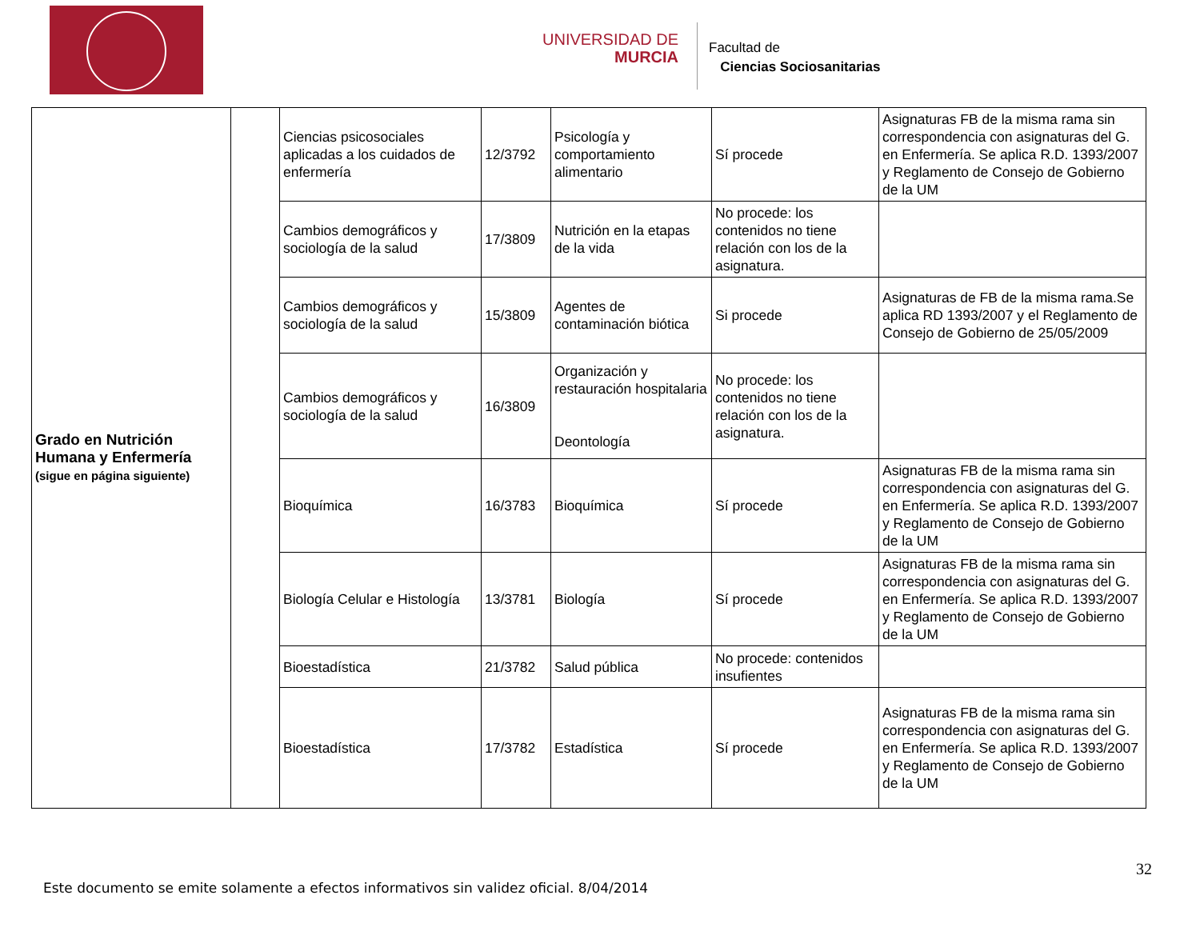UNIVERSIDAD DE
MURCIA
Facultad de
Ciencias Sociosanitarias
| Grado en Nutrición Humana y Enfermería (sigue en página siguiente) | | Ciencias psicosociales aplicadas a los cuidados de enfermería | 12/3792 | Psicología y comportamiento alimentario | Sí procede | Asignaturas FB de la misma rama sin correspondencia con asignaturas del G. en Enfermería. Se aplica R.D. 1393/2007 y Reglamento de Consejo de Gobierno de la UM |
| | | Cambios demográficos y sociología de la salud | 17/3809 | Nutrición en la etapas de la vida | No procede: los contenidos no tiene relación con los de la asignatura. | |
| | | Cambios demográficos y sociología de la salud | 15/3809 | Agentes de contaminación biótica | Si procede | Asignaturas de FB de la misma rama.Se aplica RD 1393/2007 y el Reglamento de Consejo de Gobierno de 25/05/2009 |
| | | Cambios demográficos y sociología de la salud | 16/3809 | Organización y restauración hospitalaria Deontología | No procede: los contenidos no tiene relación con los de la asignatura. | |
| | | Bioquímica | 16/3783 | Bioquímica | Sí procede | Asignaturas FB de la misma rama sin correspondencia con asignaturas del G. en Enfermería. Se aplica R.D. 1393/2007 y Reglamento de Consejo de Gobierno de la UM |
| | | Biología Celular e Histología | 13/3781 | Biología | Sí procede | Asignaturas FB de la misma rama sin correspondencia con asignaturas del G. en Enfermería. Se aplica R.D. 1393/2007 y Reglamento de Consejo de Gobierno de la UM |
| | | Bioestadística | 21/3782 | Salud pública | No procede: contenidos insufientes | |
| | | Bioestadística | 17/3782 | Estadística | Sí procede | Asignaturas FB de la misma rama sin correspondencia con asignaturas del G. en Enfermería. Se aplica R.D. 1393/2007 y Reglamento de Consejo de Gobierno de la UM |
32
Este documento se emite solamente a efectos informativos sin validez oficial. 8/04/2014